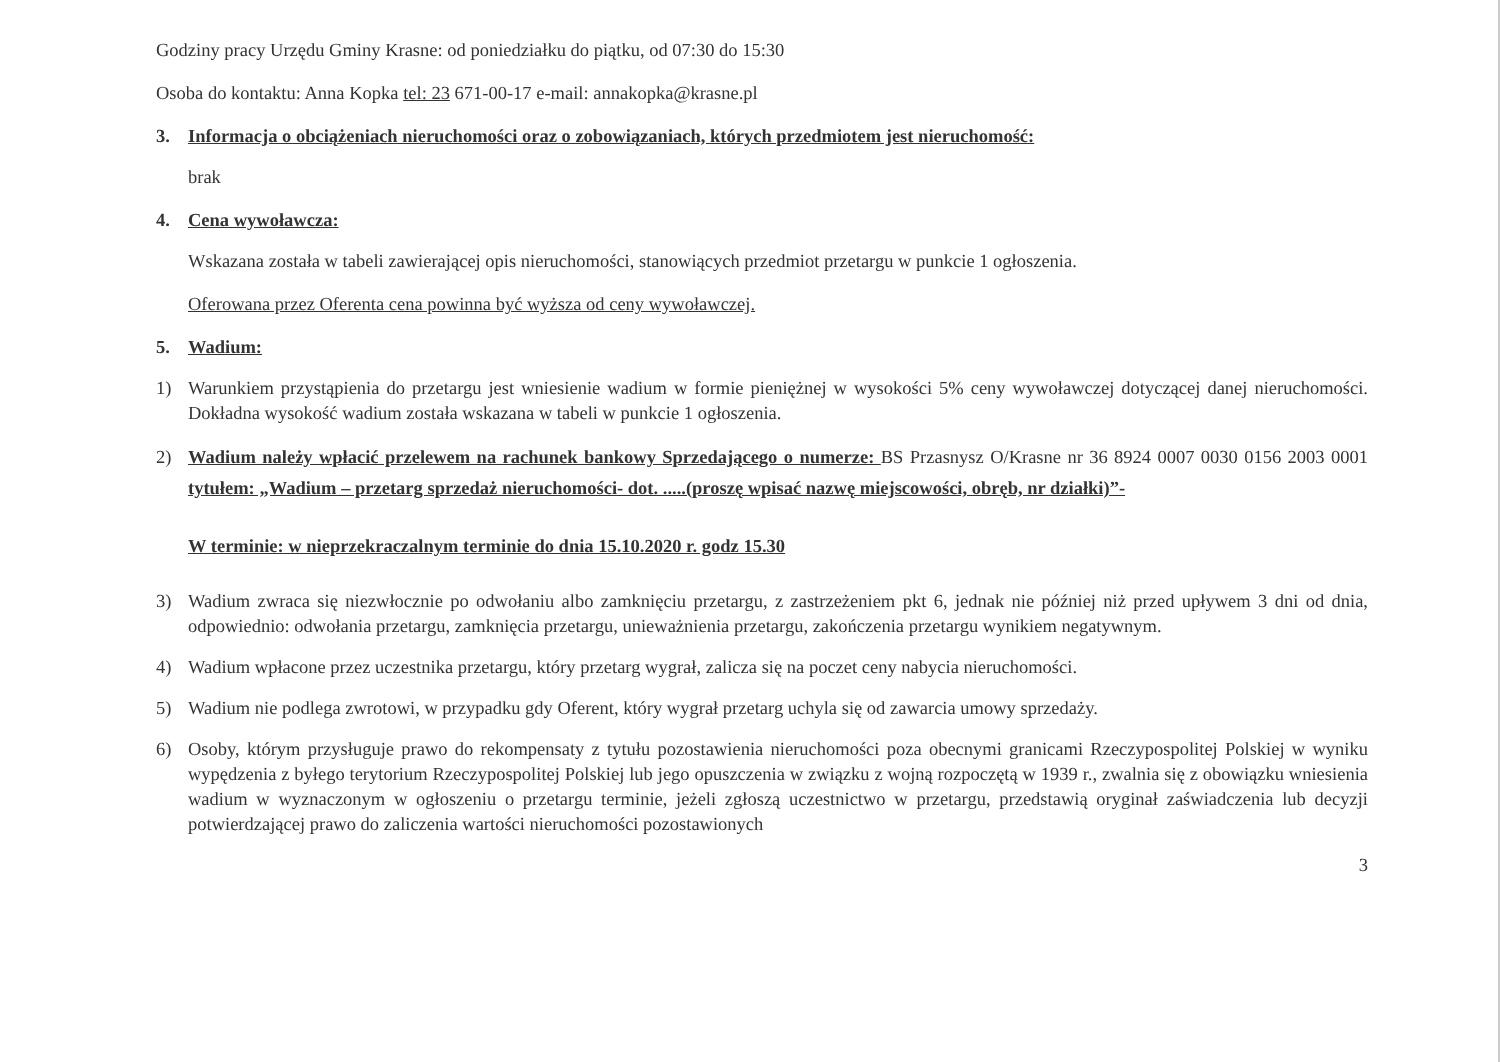Godziny pracy Urzędu Gminy Krasne: od poniedziałku do piątku, od 07:30 do 15:30
Osoba do kontaktu: Anna Kopka tel: 23 671-00-17 e-mail: annakopka@krasne.pl
3. Informacja o obciążeniach nieruchomości oraz o zobowiązaniach, których przedmiotem jest nieruchomość:
brak
4. Cena wywoławcza:
Wskazana została w tabeli zawierającej opis nieruchomości, stanowiących przedmiot przetargu w punkcie 1 ogłoszenia.
Oferowana przez Oferenta cena powinna być wyższa od ceny wywoławczej.
5. Wadium:
1) Warunkiem przystąpienia do przetargu jest wniesienie wadium w formie pieniężnej w wysokości 5% ceny wywoławczej dotyczącej danej nieruchomości. Dokładna wysokość wadium została wskazana w tabeli w punkcie 1 ogłoszenia.
2) Wadium należy wpłacić przelewem na rachunek bankowy Sprzedającego o numerze: BS Przasnysz O/Krasne nr 36 8924 0007 0030 0156 2003 0001 tytułem: „Wadium – przetarg sprzedaż nieruchomości- dot. .....(proszę wpisać nazwę miejscowości, obręb, nr działki)”-
W terminie: w nieprzekraczalnym terminie do dnia 15.10.2020 r. godz 15.30
3) Wadium zwraca się niezwłocznie po odwołaniu albo zamknięciu przetargu, z zastrzeżeniem pkt 6, jednak nie później niż przed upływem 3 dni od dnia, odpowiednio: odwołania przetargu, zamknięcia przetargu, unieważnienia przetargu, zakończenia przetargu wynikiem negatywnym.
4) Wadium wpłacone przez uczestnika przetargu, który przetarg wygrał, zalicza się na poczet ceny nabycia nieruchomości.
5) Wadium nie podlega zwrotowi, w przypadku gdy Oferent, który wygrał przetarg uchyla się od zawarcia umowy sprzedaży.
6) Osoby, którym przysługuje prawo do rekompensaty z tytułu pozostawienia nieruchomości poza obecnymi granicami Rzeczypospolitej Polskiej w wyniku wypędzenia z byłego terytorium Rzeczypospolitej Polskiej lub jego opuszczenia w związku z wojną rozpoczętą w 1939 r., zwalnia się z obowiązku wniesienia wadium w wyznaczonym w ogłoszeniu o przetargu terminie, jeżeli zgłoszą uczestnictwo w przetargu, przedstawią oryginał zaświadczenia lub decyzji potwierdzającej prawo do zaliczenia wartości nieruchomości pozostawionych
3